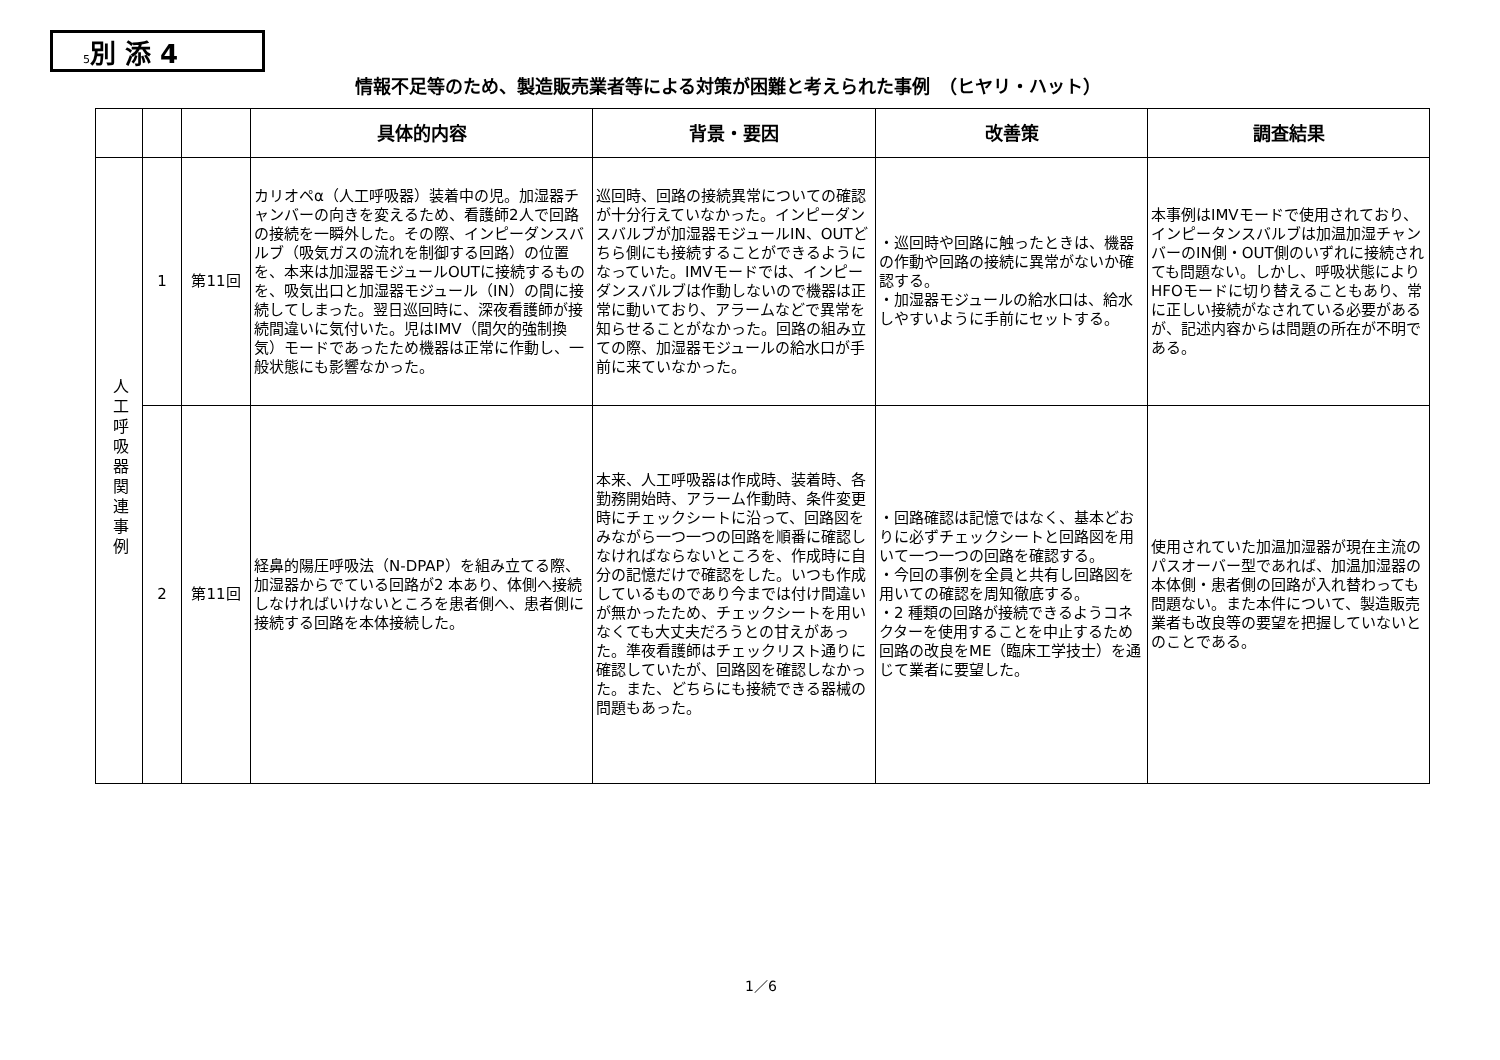5別 添 4
情報不足等のため、製造販売業者等による対策が困難と考えられた事例　（ヒヤリ・ハット）
| | | | 具体的内容 | 背景・要因 | 改善策 | 調査結果 |
| --- | --- | --- | --- | --- | --- | --- |
| 人工呼吸器関連事例 | 1 | 第11回 | カリオペα（人工呼吸器）装着中の児。加湿器チャンバーの向きを変えるため、看護師2人で回路の接続を一瞬外した。その際、インピーダンスバルブ（吸気ガスの流れを制御する回路）の位置を、本来は加湿器モジュールOUTに接続するものを、吸気出口と加湿器モジュール（IN）の間に接続してしまった。翌日巡回時に、深夜看護師が接続間違いに気付いた。児はIMV（間欠的強制換気）モードであったため機器は正常に作動し、一般状態にも影響なかった。 | 巡回時、回路の接続異常についての確認が十分行えていなかった。インピーダンスバルブが加湿器モジュールIN、OUTどちら側にも接続することができるようになっていた。IMVモードでは、インピーダンスバルブは作動しないので機器は正常に動いており、アラームなどで異常を知らせることがなかった。回路の組み立ての際、加湿器モジュールの給水口が手前に来ていなかった。 | ・巡回時や回路に触ったときは、機器の作動や回路の接続に異常がないか確認する。 ・加湿器モジュールの給水口は、給水しやすいように手前にセットする。 | 本事例はIMVモードで使用されており、インピータンスバルブは加温加湿チャンバーのIN側・OUT側のいずれに接続されても問題ない。しかし、呼吸状態によりHFOモードに切り替えることもあり、常に正しい接続がなされている必要があるが、記述内容からは問題の所在が不明である。 |
| | 2 | 第11回 | 経鼻的陽圧呼吸法（N-DPAP）を組み立てる際、加湿器からでている回路が2 本あり、体側へ接続しなければいけないところを患者側へ、患者側に接続する回路を本体接続した。 | 本来、人工呼吸器は作成時、装着時、各勤務開始時、アラーム作動時、条件変更時にチェックシートに沿って、回路図をみながら一つ一つの回路を順番に確認しなければならないところを、作成時に自分の記憶だけで確認をした。いつも作成しているものであり今までは付け間違いが無かったため、チェックシートを用いなくても大丈夫だろうとの甘えがあった。準夜看護師はチェックリスト通りに確認していたが、回路図を確認しなかった。また、どちらにも接続できる器械の問題もあった。 | ・回路確認は記憶ではなく、基本どおりに必ずチェックシートと回路図を用いて一つ一つの回路を確認する。 ・今回の事例を全員と共有し回路図を用いての確認を周知徹底する。 ・2 種類の回路が接続できるようコネクターを使用することを中止するため回路の改良をME（臨床工学技士）を通じて業者に要望した。 | 使用されていた加温加湿器が現在主流のパスオーバー型であれば、加温加湿器の本体側・患者側の回路が入れ替わっても問題ない。また本件について、製造販売業者も改良等の要望を把握していないとのことである。 |
1／6